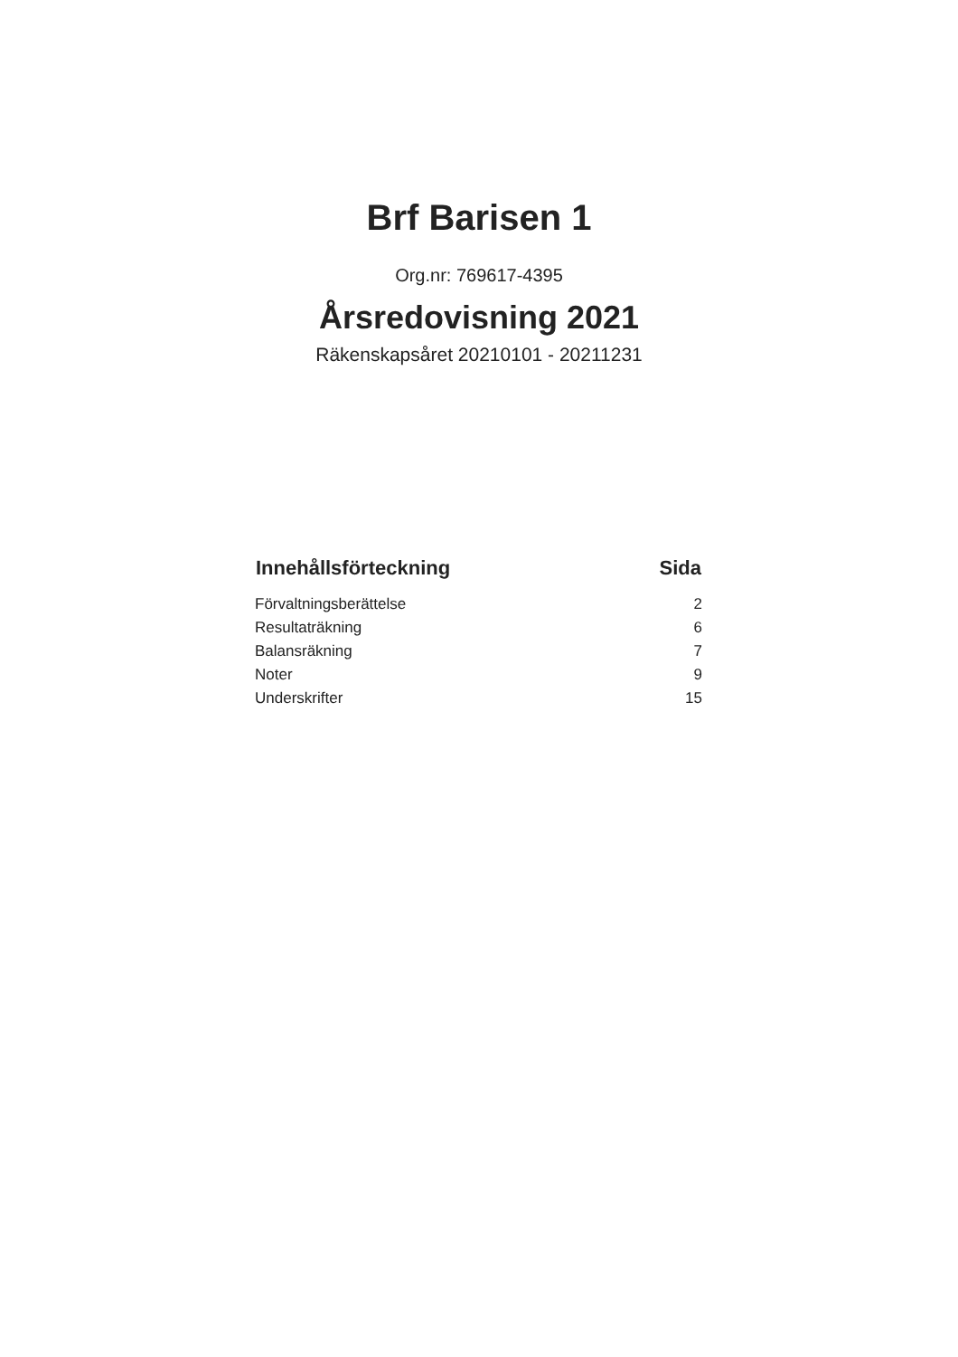Brf Barisen 1
Org.nr: 769617-4395
Årsredovisning 2021
Räkenskapsåret 20210101 - 20211231
| Innehållsförteckning | Sida |
| --- | --- |
| Förvaltningsberättelse | 2 |
| Resultaträkning | 6 |
| Balansräkning | 7 |
| Noter | 9 |
| Underskrifter | 15 |